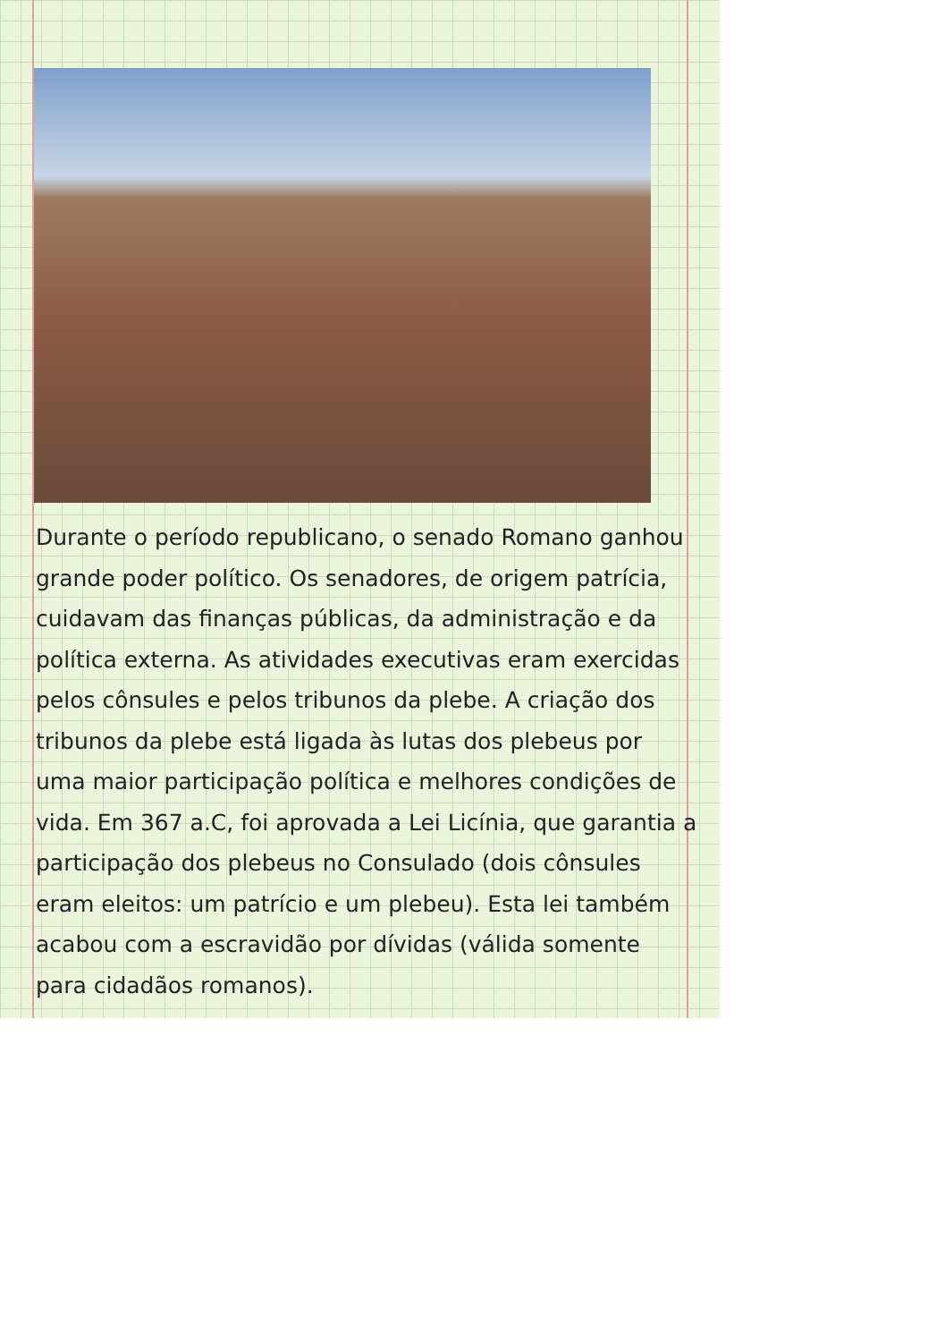Durante o período republicano, o senado Romano ganhou grande poder político. Os senadores, de origem patrícia, cuidavam das finanças públicas, da administração e da política externa. As atividades executivas eram exercidas pelos cônsules e pelos tribunos da plebe. A criação dos tribunos da plebe está ligada às lutas dos plebeus por uma maior participação política e melhores condições de vida. Em 367 a.C, foi aprovada a Lei Licínia, que garantia a participação dos plebeus no Consulado (dois cônsules eram eleitos: um patrício e um plebeu). Esta lei também acabou com a escravidão por dívidas (válida somente para cidadãos romanos).